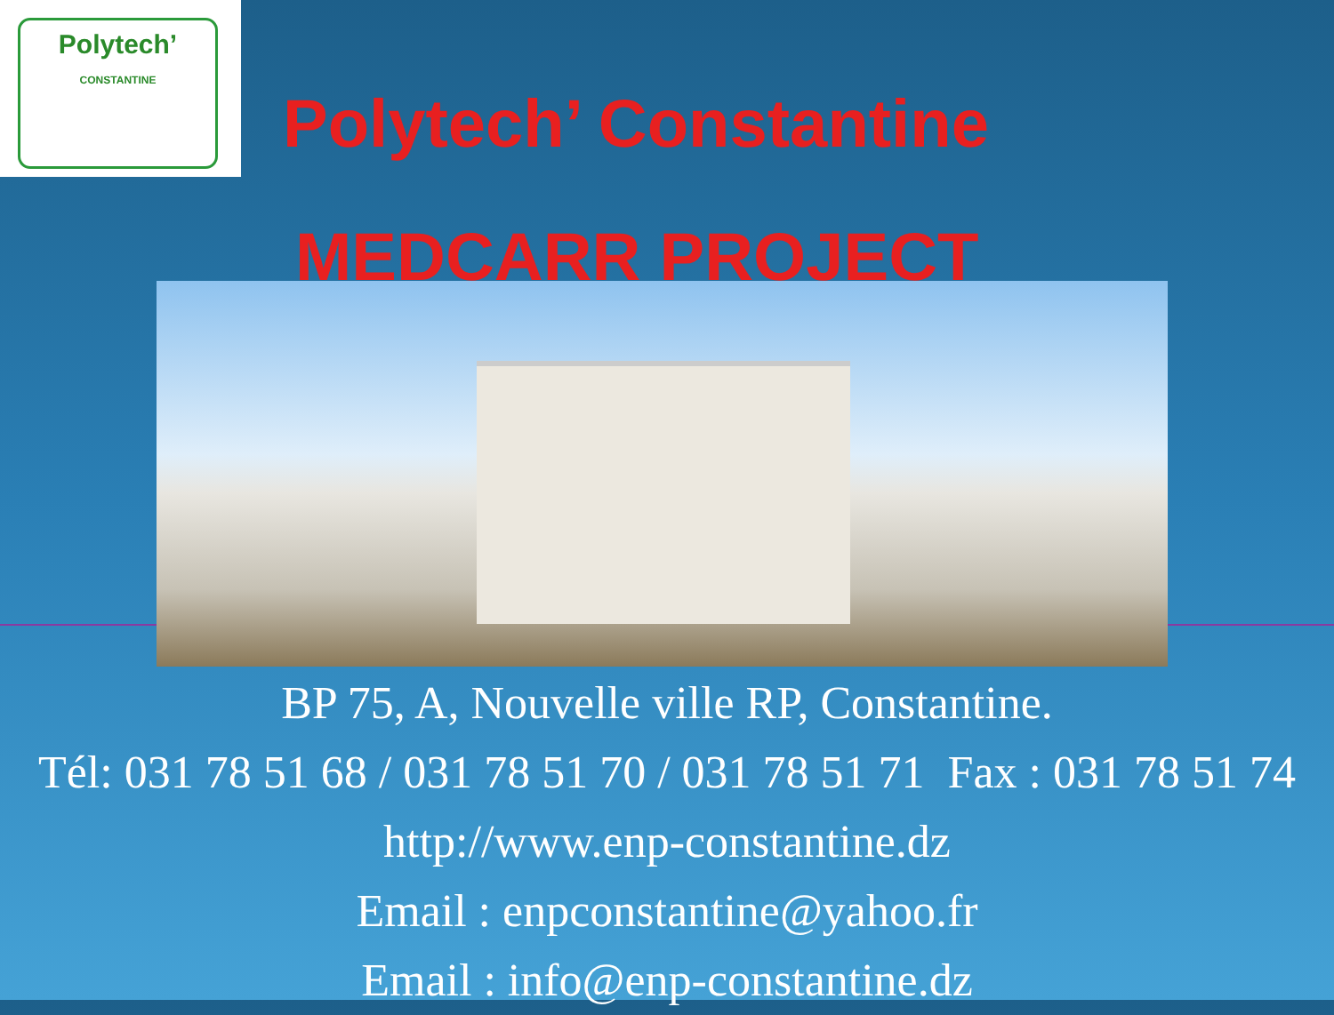Polytech’
CONSTANTINE
Polytech’ Constantine
MEDCARR PROJECT
BP 75, A, Nouvelle ville RP, Constantine.
Tél: 031 78 51 68 / 031 78 51 70 / 031 78 51 71 Fax : 031 78 51 74
http://www.enp-constantine.dz
Email : enpconstantine@yahoo.fr
Email : info@enp-constantine.dz